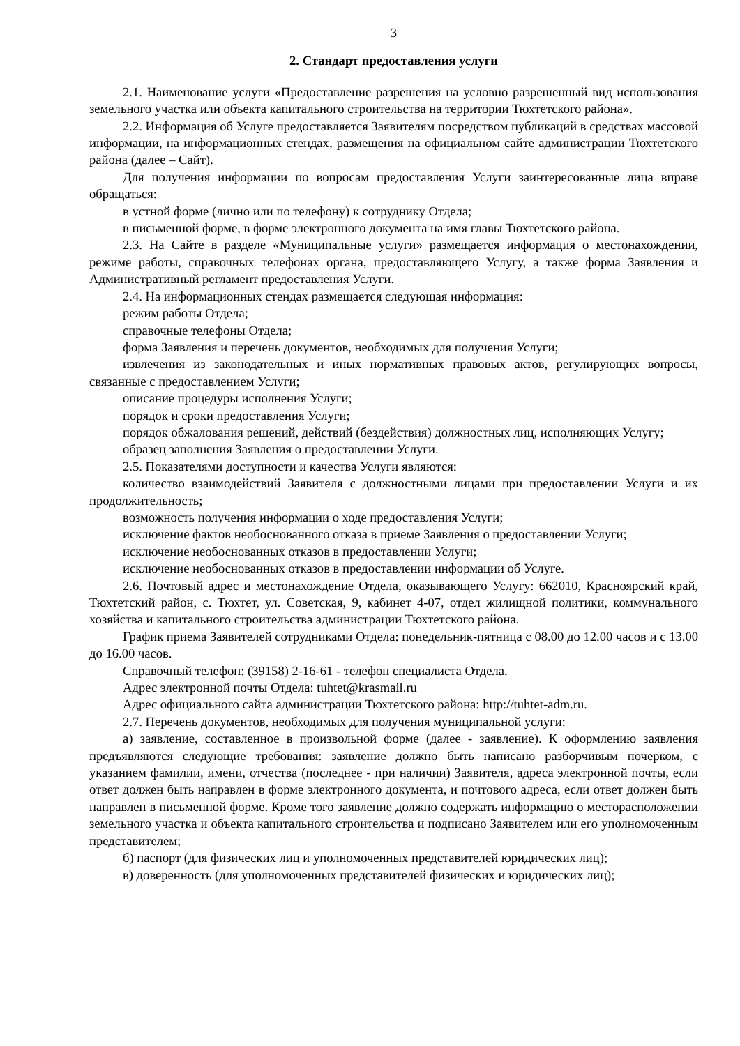3
2. Стандарт предоставления услуги
2.1. Наименование услуги «Предоставление разрешения на условно разрешенный вид использования земельного участка или объекта капитального строительства на территории Тюхтетского района».
2.2. Информация об Услуге предоставляется Заявителям посредством публикаций в средствах массовой информации, на информационных стендах, размещения на официальном сайте администрации Тюхтетского района (далее – Сайт).
Для получения информации по вопросам предоставления Услуги заинтересованные лица вправе обращаться:
в устной форме (лично или по телефону) к сотруднику Отдела;
в письменной форме, в форме электронного документа на имя главы Тюхтетского района.
2.3. На Сайте в разделе «Муниципальные услуги» размещается информация о местонахождении, режиме работы, справочных телефонах органа, предоставляющего Услугу, а также форма Заявления и Административный регламент предоставления Услуги.
2.4. На информационных стендах размещается следующая информация:
режим работы Отдела;
справочные телефоны Отдела;
форма Заявления и перечень документов, необходимых для получения Услуги;
извлечения из законодательных и иных нормативных правовых актов, регулирующих вопросы, связанные с предоставлением Услуги;
описание процедуры исполнения Услуги;
порядок и сроки предоставления Услуги;
порядок обжалования решений, действий (бездействия) должностных лиц, исполняющих Услугу;
образец заполнения Заявления о предоставлении Услуги.
2.5. Показателями доступности и качества Услуги являются:
количество взаимодействий Заявителя с должностными лицами при предоставлении Услуги и их продолжительность;
возможность получения информации о ходе предоставления Услуги;
исключение фактов необоснованного отказа в приеме Заявления о предоставлении Услуги;
исключение необоснованных отказов в предоставлении Услуги;
исключение необоснованных отказов в предоставлении информации об Услуге.
2.6. Почтовый адрес и местонахождение Отдела, оказывающего Услугу: 662010, Красноярский край, Тюхтетский район, с. Тюхтет, ул. Советская, 9, кабинет 4-07, отдел жилищной политики, коммунального хозяйства и капитального строительства администрации Тюхтетского района.
График приема Заявителей сотрудниками Отдела: понедельник-пятница с 08.00 до 12.00 часов и с 13.00 до 16.00 часов.
Справочный телефон: (39158) 2-16-61 - телефон специалиста Отдела.
Адрес электронной почты Отдела: tuhtet@krasmail.ru
Адрес официального сайта администрации Тюхтетского района: http://tuhtet-adm.ru.
2.7. Перечень документов, необходимых для получения муниципальной услуги:
а) заявление, составленное в произвольной форме (далее - заявление). К оформлению заявления предъявляются следующие требования: заявление должно быть написано разборчивым почерком, с указанием фамилии, имени, отчества (последнее - при наличии) Заявителя, адреса электронной почты, если ответ должен быть направлен в форме электронного документа, и почтового адреса, если ответ должен быть направлен в письменной форме. Кроме того заявление должно содержать информацию о месторасположении земельного участка и объекта капитального строительства и подписано Заявителем или его уполномоченным представителем;
б) паспорт (для физических лиц и уполномоченных представителей юридических лиц);
в) доверенность (для уполномоченных представителей физических и юридических лиц);